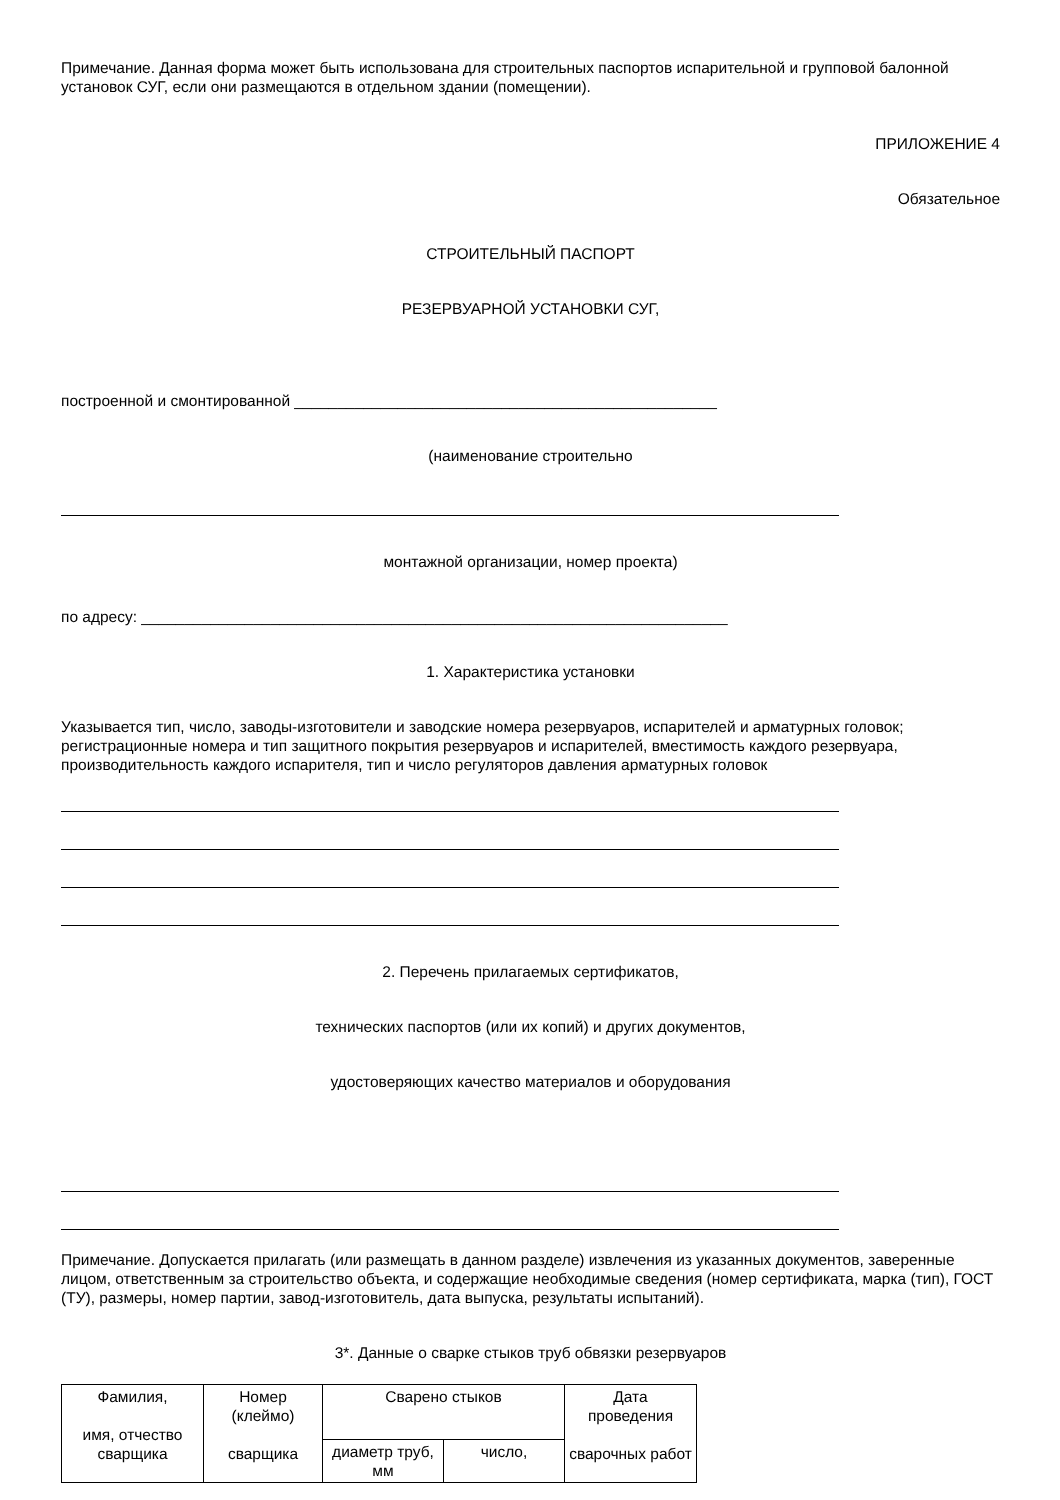Примечание. Данная форма может быть использована для строительных паспортов испарительной и групповой балонной установок СУГ, если они размещаются в отдельном здании (помещении).
ПРИЛОЖЕНИЕ 4
Обязательное
СТРОИТЕЛЬНЫЙ ПАСПОРТ
РЕЗЕРВУАРНОЙ УСТАНОВКИ СУГ,
построенной и смонтированной _________________________________________________
(наименование строительно
монтажной организации, номер проекта)
по адресу: ____________________________________________________________________
1. Характеристика установки
Указывается тип, число, заводы-изготовители и заводские номера резервуаров, испарителей и арматурных головок; регистрационные номера и тип защитного покрытия резервуаров и испарителей, вместимость каждого резервуара, производительность каждого испарителя, тип и число регуляторов давления арматурных головок
2. Перечень прилагаемых сертификатов,
технических паспортов (или их копий) и других документов,
удостоверяющих качество материалов и оборудования
Примечание. Допускается прилагать (или размещать в данном разделе) извлечения из указанных документов, заверенные лицом, ответственным за строительство объекта, и содержащие необходимые сведения (номер сертификата, марка (тип), ГОСТ (ТУ), размеры, номер партии, завод-изготовитель, дата выпуска, результаты испытаний).
3*. Данные о сварке стыков труб обвязки резервуаров
| Фамилия, имя, отчество сварщика | Номер (клеймо) сварщика | Сварено стыков | | Дата проведения сварочных работ |
| | | диаметр труб, мм | число, | |